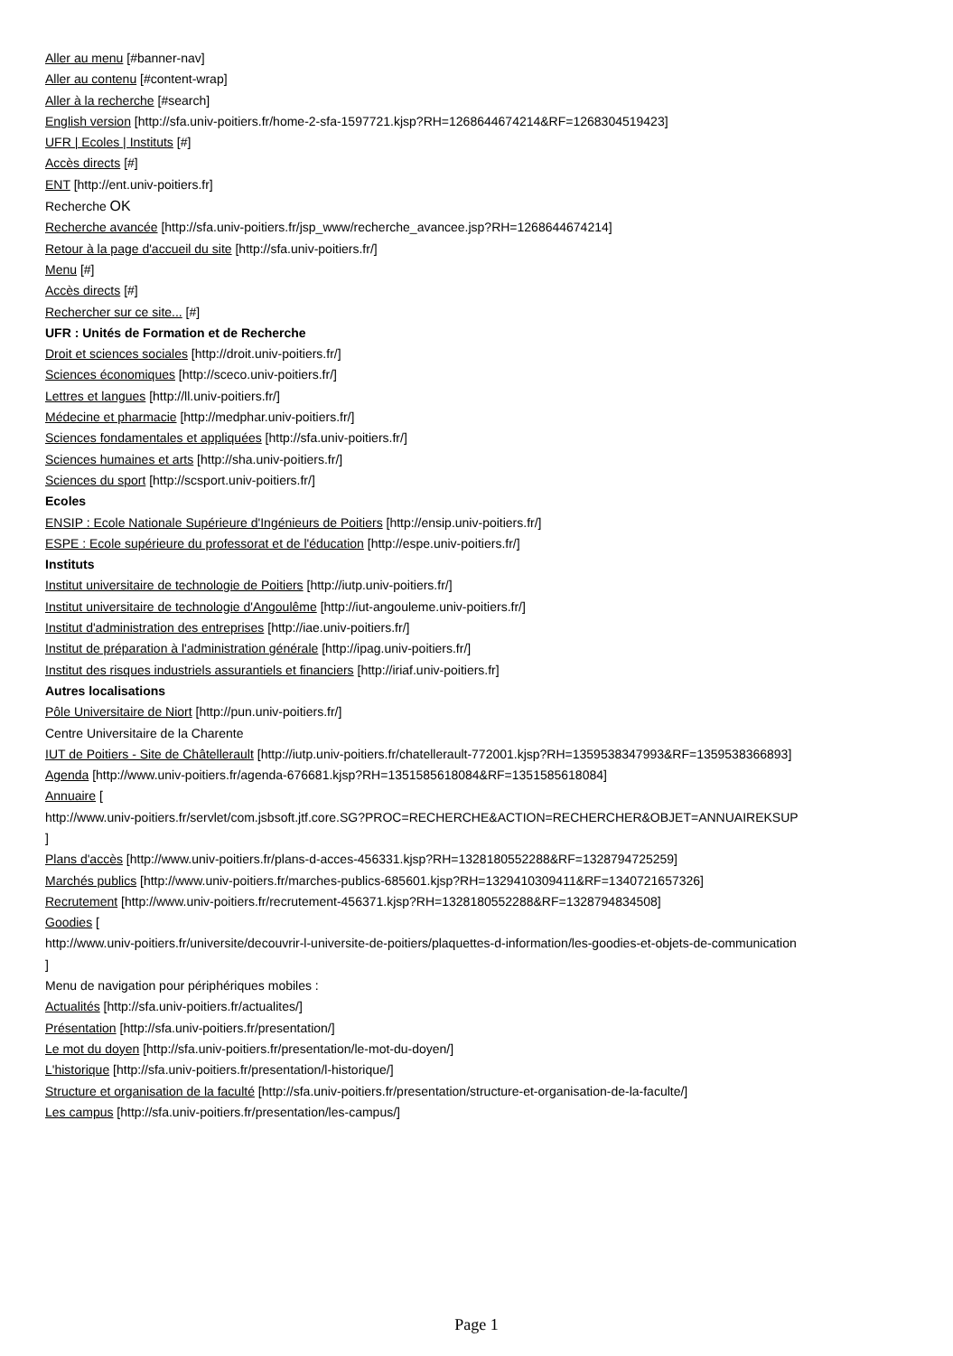Aller au menu [#banner-nav]
Aller au contenu [#content-wrap]
Aller à la recherche [#search]
English version [http://sfa.univ-poitiers.fr/home-2-sfa-1597721.kjsp?RH=1268644674214&RF=1268304519423]
UFR | Ecoles | Instituts [#]
Accès directs [#]
ENT [http://ent.univ-poitiers.fr]
Recherche OK
Recherche avancée [http://sfa.univ-poitiers.fr/jsp_www/recherche_avancee.jsp?RH=1268644674214]
Retour à la page d'accueil du site [http://sfa.univ-poitiers.fr/]
Menu [#]
Accès directs [#]
Rechercher sur ce site... [#]
UFR : Unités de Formation et de Recherche
Droit et sciences sociales [http://droit.univ-poitiers.fr/]
Sciences économiques [http://sceco.univ-poitiers.fr/]
Lettres et langues [http://ll.univ-poitiers.fr/]
Médecine et pharmacie [http://medphar.univ-poitiers.fr/]
Sciences fondamentales et appliquées [http://sfa.univ-poitiers.fr/]
Sciences humaines et arts [http://sha.univ-poitiers.fr/]
Sciences du sport [http://scsport.univ-poitiers.fr/]
Ecoles
ENSIP : Ecole Nationale Supérieure d'Ingénieurs de Poitiers [http://ensip.univ-poitiers.fr/]
ESPE : Ecole supérieure du professorat et de l'éducation [http://espe.univ-poitiers.fr/]
Instituts
Institut universitaire de technologie de Poitiers [http://iutp.univ-poitiers.fr/]
Institut universitaire de technologie d'Angoulême [http://iut-angouleme.univ-poitiers.fr/]
Institut d'administration des entreprises [http://iae.univ-poitiers.fr/]
Institut de préparation à l'administration générale [http://ipag.univ-poitiers.fr/]
Institut des risques industriels assurantiels et financiers [http://iriaf.univ-poitiers.fr]
Autres localisations
Pôle Universitaire de Niort [http://pun.univ-poitiers.fr/]
Centre Universitaire de la Charente
IUT de Poitiers - Site de Châtellerault [http://iutp.univ-poitiers.fr/chatellerault-772001.kjsp?RH=1359538347993&RF=1359538366893]
Agenda [http://www.univ-poitiers.fr/agenda-676681.kjsp?RH=1351585618084&RF=1351585618084]
Annuaire [
http://www.univ-poitiers.fr/servlet/com.jsbsoft.jtf.core.SG?PROC=RECHERCHE&ACTION=RECHERCHER&OBJET=ANNUAIREKSUP
]
Plans d'accès [http://www.univ-poitiers.fr/plans-d-acces-456331.kjsp?RH=1328180552288&RF=1328794725259]
Marchés publics [http://www.univ-poitiers.fr/marches-publics-685601.kjsp?RH=1329410309411&RF=1340721657326]
Recrutement [http://www.univ-poitiers.fr/recrutement-456371.kjsp?RH=1328180552288&RF=1328794834508]
Goodies [
http://www.univ-poitiers.fr/universite/decouvrir-l-universite-de-poitiers/plaquettes-d-information/les-goodies-et-objets-de-communication
]
Menu de navigation pour périphériques mobiles :
Actualités [http://sfa.univ-poitiers.fr/actualites/]
Présentation [http://sfa.univ-poitiers.fr/presentation/]
Le mot du doyen [http://sfa.univ-poitiers.fr/presentation/le-mot-du-doyen/]
L'historique [http://sfa.univ-poitiers.fr/presentation/l-historique/]
Structure et organisation de la faculté [http://sfa.univ-poitiers.fr/presentation/structure-et-organisation-de-la-faculte/]
Les campus [http://sfa.univ-poitiers.fr/presentation/les-campus/]
Page 1